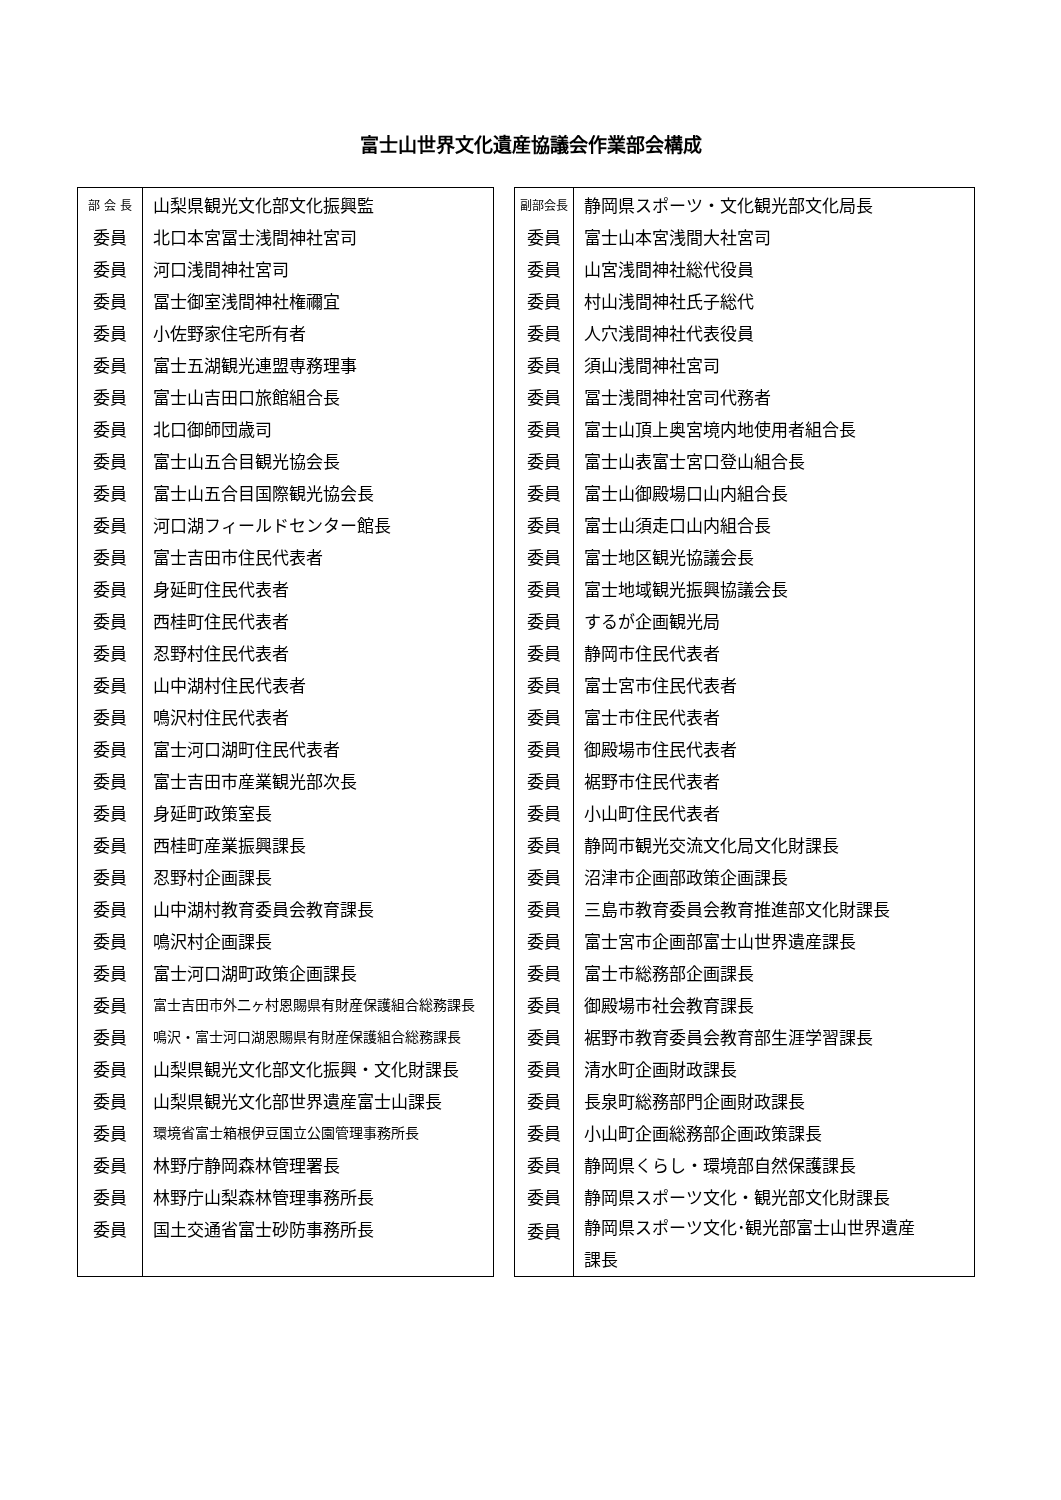富士山世界文化遺産協議会作業部会構成
| 部 会 長 | 山梨県観光文化部文化振興監 |
| 委員 | 北口本宮冨士浅間神社宮司 |
| 委員 | 河口浅間神社宮司 |
| 委員 | 冨士御室浅間神社権禰宜 |
| 委員 | 小佐野家住宅所有者 |
| 委員 | 富士五湖観光連盟専務理事 |
| 委員 | 富士山吉田口旅館組合長 |
| 委員 | 北口御師団歳司 |
| 委員 | 富士山五合目観光協会長 |
| 委員 | 富士山五合目国際観光協会長 |
| 委員 | 河口湖フィールドセンター館長 |
| 委員 | 富士吉田市住民代表者 |
| 委員 | 身延町住民代表者 |
| 委員 | 西桂町住民代表者 |
| 委員 | 忍野村住民代表者 |
| 委員 | 山中湖村住民代表者 |
| 委員 | 鳴沢村住民代表者 |
| 委員 | 富士河口湖町住民代表者 |
| 委員 | 富士吉田市産業観光部次長 |
| 委員 | 身延町政策室長 |
| 委員 | 西桂町産業振興課長 |
| 委員 | 忍野村企画課長 |
| 委員 | 山中湖村教育委員会教育課長 |
| 委員 | 鳴沢村企画課長 |
| 委員 | 富士河口湖町政策企画課長 |
| 委員 | 富士吉田市外二ヶ村恩賜県有財産保護組合総務課長 |
| 委員 | 鳴沢・富士河口湖恩賜県有財産保護組合総務課長 |
| 委員 | 山梨県観光文化部文化振興・文化財課長 |
| 委員 | 山梨県観光文化部世界遺産富士山課長 |
| 委員 | 環境省富士箱根伊豆国立公園管理事務所長 |
| 委員 | 林野庁静岡森林管理署長 |
| 委員 | 林野庁山梨森林管理事務所長 |
| 委員 | 国土交通省富士砂防事務所長 |
| 副部会長 | 静岡県スポーツ・文化観光部文化局長 |
| 委員 | 富士山本宮浅間大社宮司 |
| 委員 | 山宮浅間神社総代役員 |
| 委員 | 村山浅間神社氏子総代 |
| 委員 | 人穴浅間神社代表役員 |
| 委員 | 須山浅間神社宮司 |
| 委員 | 冨士浅間神社宮司代務者 |
| 委員 | 富士山頂上奥宮境内地使用者組合長 |
| 委員 | 富士山表富士宮口登山組合長 |
| 委員 | 富士山御殿場口山内組合長 |
| 委員 | 富士山須走口山内組合長 |
| 委員 | 富士地区観光協議会長 |
| 委員 | 富士地域観光振興協議会長 |
| 委員 | するが企画観光局 |
| 委員 | 静岡市住民代表者 |
| 委員 | 富士宮市住民代表者 |
| 委員 | 富士市住民代表者 |
| 委員 | 御殿場市住民代表者 |
| 委員 | 裾野市住民代表者 |
| 委員 | 小山町住民代表者 |
| 委員 | 静岡市観光交流文化局文化財課長 |
| 委員 | 沼津市企画部政策企画課長 |
| 委員 | 三島市教育委員会教育推進部文化財課長 |
| 委員 | 富士宮市企画部富士山世界遺産課長 |
| 委員 | 富士市総務部企画課長 |
| 委員 | 御殿場市社会教育課長 |
| 委員 | 裾野市教育委員会教育部生涯学習課長 |
| 委員 | 清水町企画財政課長 |
| 委員 | 長泉町総務部門企画財政課長 |
| 委員 | 小山町企画総務部企画政策課長 |
| 委員 | 静岡県くらし・環境部自然保護課長 |
| 委員 | 静岡県スポーツ文化・観光部文化財課長 |
| 委員 | 静岡県スポーツ文化･観光部富士山世界遺産 課長 |